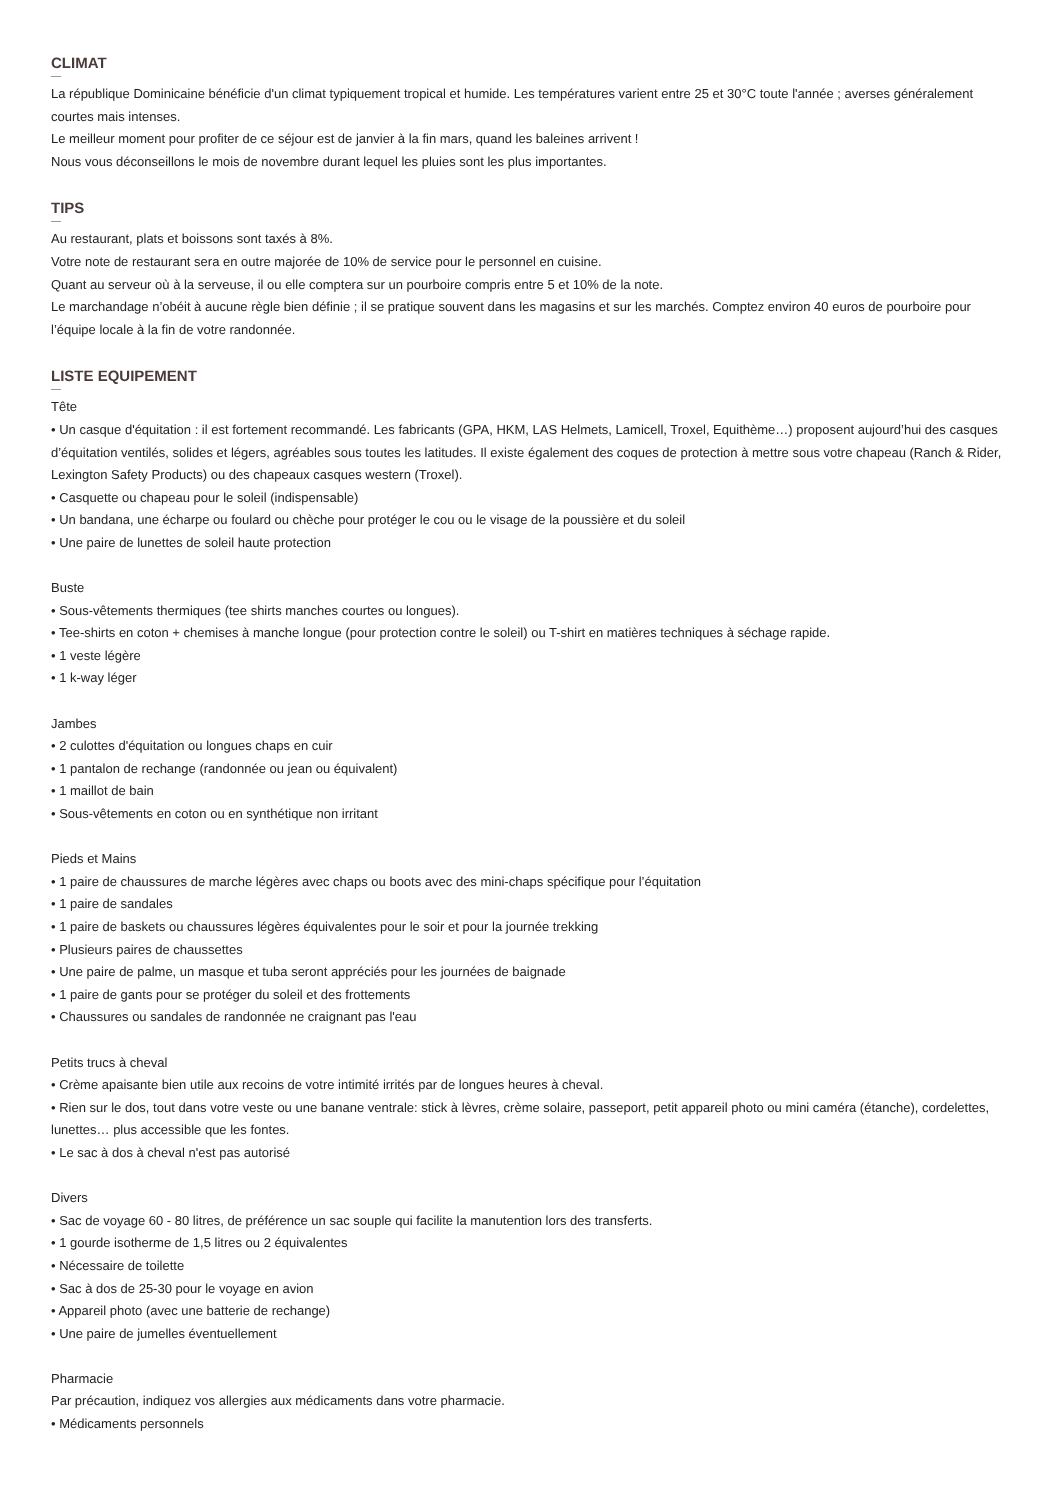CLIMAT
La république Dominicaine bénéficie d'un climat typiquement tropical et humide. Les températures varient entre 25 et 30°C toute l'année ; averses généralement courtes mais intenses.
Le meilleur moment pour profiter de ce séjour est de janvier à la fin mars, quand les baleines arrivent !
Nous vous déconseillons le mois de novembre durant lequel les pluies sont les plus importantes.
TIPS
Au restaurant, plats et boissons sont taxés à 8%.
Votre note de restaurant sera en outre majorée de 10% de service pour le personnel en cuisine.
Quant au serveur où à la serveuse, il ou elle comptera sur un pourboire compris entre 5 et 10% de la note.
Le marchandage n’obéit à aucune règle bien définie ; il se pratique souvent dans les magasins et sur les marchés. Comptez environ 40 euros de pourboire pour l’équipe locale à la fin de votre randonnée.
LISTE EQUIPEMENT
Tête
• Un casque d'équitation : il est fortement recommandé. Les fabricants (GPA, HKM, LAS Helmets, Lamicell, Troxel, Equithème…) proposent aujourd’hui des casques d’équitation ventilés, solides et légers, agréables sous toutes les latitudes. Il existe également des coques de protection à mettre sous votre chapeau (Ranch & Rider, Lexington Safety Products) ou des chapeaux casques western (Troxel).
• Casquette ou chapeau pour le soleil (indispensable)
• Un bandana, une écharpe ou foulard ou chèche pour protéger le cou ou le visage de la poussière et du soleil
• Une paire de lunettes de soleil haute protection
Buste
• Sous-vêtements thermiques (tee shirts manches courtes ou longues).
• Tee-shirts en coton + chemises à manche longue (pour protection contre le soleil) ou T-shirt en matières techniques à séchage rapide.
• 1 veste légère
• 1 k-way léger
Jambes
• 2 culottes d'équitation ou longues chaps en cuir
• 1 pantalon de rechange (randonnée ou jean ou équivalent)
• 1 maillot de bain
• Sous-vêtements en coton ou en synthétique non irritant
Pieds et Mains
• 1 paire de chaussures de marche légères avec chaps ou boots avec des mini-chaps spécifique pour l’équitation
• 1 paire de sandales
• 1 paire de baskets ou chaussures légères équivalentes pour le soir et pour la journée trekking
• Plusieurs paires de chaussettes
• Une paire de palme, un masque et tuba seront appréciés pour les journées de baignade
• 1 paire de gants pour se protéger du soleil et des frottements
• Chaussures ou sandales de randonnée ne craignant pas l'eau
Petits trucs à cheval
• Crème apaisante bien utile aux recoins de votre intimité irrités par de longues heures à cheval.
• Rien sur le dos, tout dans votre veste ou une banane ventrale: stick à lèvres, crème solaire, passeport, petit appareil photo ou mini caméra (étanche), cordelettes, lunettes… plus accessible que les fontes.
• Le sac à dos à cheval n'est pas autorisé
Divers
• Sac de voyage 60 - 80 litres, de préférence un sac souple qui facilite la manutention lors des transferts.
• 1 gourde isotherme de 1,5 litres ou 2 équivalentes
• Nécessaire de toilette
• Sac à dos de 25-30 pour le voyage en avion
• Appareil photo (avec une batterie de rechange)
• Une paire de jumelles éventuellement
Pharmacie
Par précaution, indiquez vos allergies aux médicaments dans votre pharmacie.
• Médicaments personnels